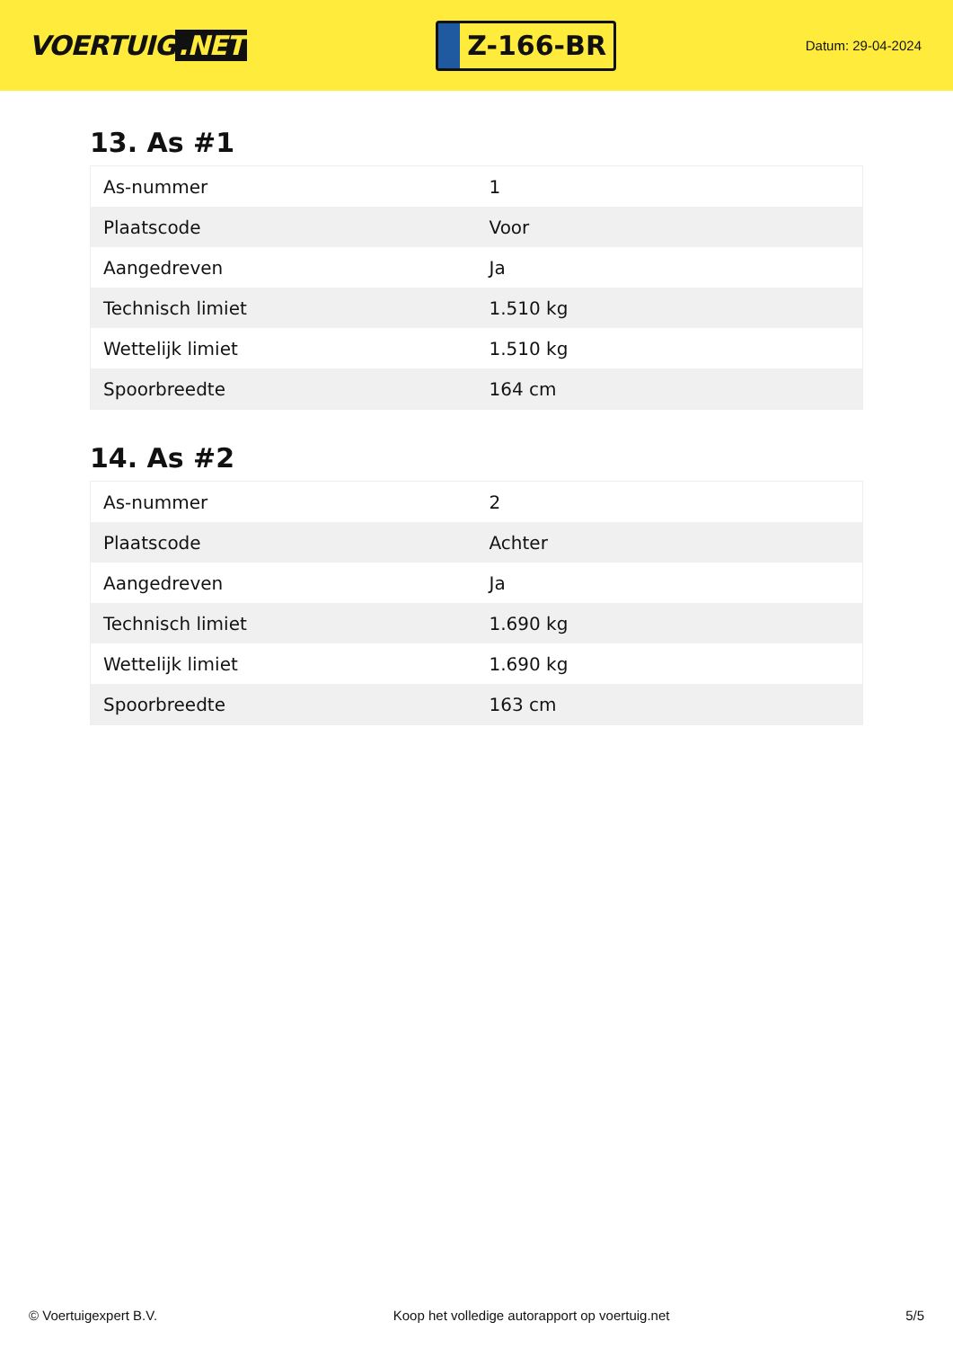VOERTUIG.NET
Z-166-BR
Datum: 29-04-2024
13. As #1
| As-nummer | 1 |
| Plaatscode | Voor |
| Aangedreven | Ja |
| Technisch limiet | 1.510 kg |
| Wettelijk limiet | 1.510 kg |
| Spoorbreedte | 164 cm |
14. As #2
| As-nummer | 2 |
| Plaatscode | Achter |
| Aangedreven | Ja |
| Technisch limiet | 1.690 kg |
| Wettelijk limiet | 1.690 kg |
| Spoorbreedte | 163 cm |
© Voertuigexpert B.V. Koop het volledige autorapport op voertuig.net 5/5